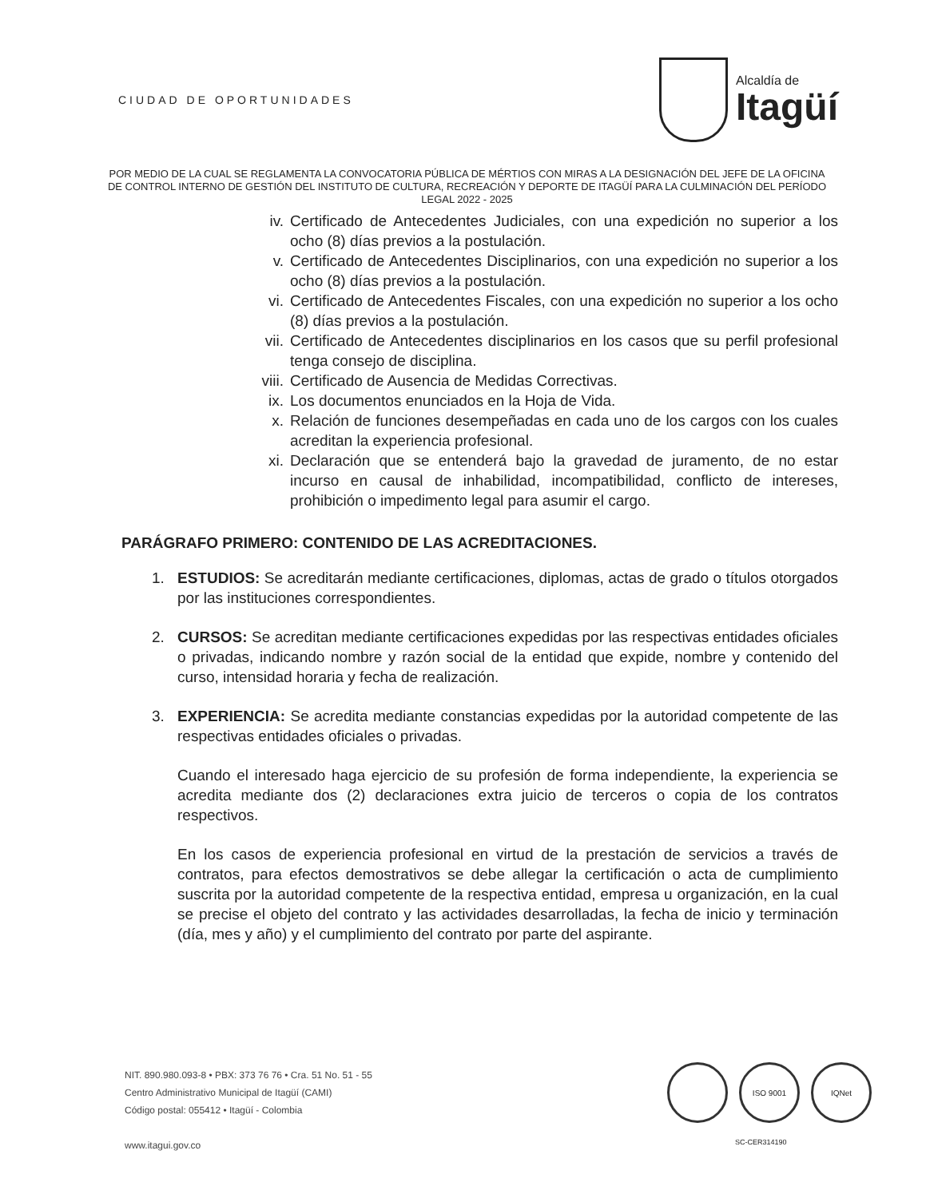CIUDAD DE OPORTUNIDADES
Alcaldía de
Itagüí
POR MEDIO DE LA CUAL SE REGLAMENTA LA CONVOCATORIA PÚBLICA DE MÉRTIOS CON MIRAS A LA DESIGNACIÓN DEL JEFE DE LA OFICINA DE CONTROL INTERNO DE GESTIÓN DEL INSTITUTO DE CULTURA, RECREACIÓN Y DEPORTE DE ITAGÜÍ PARA LA CULMINACIÓN DEL PERÍODO LEGAL 2022 - 2025
iv. Certificado de Antecedentes Judiciales, con una expedición no superior a los ocho (8) días previos a la postulación.
v. Certificado de Antecedentes Disciplinarios, con una expedición no superior a los ocho (8) días previos a la postulación.
vi. Certificado de Antecedentes Fiscales, con una expedición no superior a los ocho (8) días previos a la postulación.
vii. Certificado de Antecedentes disciplinarios en los casos que su perfil profesional tenga consejo de disciplina.
viii. Certificado de Ausencia de Medidas Correctivas.
ix. Los documentos enunciados en la Hoja de Vida.
x. Relación de funciones desempeñadas en cada uno de los cargos con los cuales acreditan la experiencia profesional.
xi. Declaración que se entenderá bajo la gravedad de juramento, de no estar incurso en causal de inhabilidad, incompatibilidad, conflicto de intereses, prohibición o impedimento legal para asumir el cargo.
PARÁGRAFO PRIMERO: CONTENIDO DE LAS ACREDITACIONES.
1. ESTUDIOS: Se acreditarán mediante certificaciones, diplomas, actas de grado o títulos otorgados por las instituciones correspondientes.
2. CURSOS: Se acreditan mediante certificaciones expedidas por las respectivas entidades oficiales o privadas, indicando nombre y razón social de la entidad que expide, nombre y contenido del curso, intensidad horaria y fecha de realización.
3. EXPERIENCIA: Se acredita mediante constancias expedidas por la autoridad competente de las respectivas entidades oficiales o privadas.
Cuando el interesado haga ejercicio de su profesión de forma independiente, la experiencia se acredita mediante dos (2) declaraciones extra juicio de terceros o copia de los contratos respectivos.
En los casos de experiencia profesional en virtud de la prestación de servicios a través de contratos, para efectos demostrativos se debe allegar la certificación o acta de cumplimiento suscrita por la autoridad competente de la respectiva entidad, empresa u organización, en la cual se precise el objeto del contrato y las actividades desarrolladas, la fecha de inicio y terminación (día, mes y año) y el cumplimiento del contrato por parte del aspirante.
NIT. 890.980.093-8 • PBX: 373 76 76 • Cra. 51 No. 51 - 55
Centro Administrativo Municipal de Itagüí (CAMI)
Código postal: 055412 • Itagüí - Colombia
www.itagui.gov.co
ISO 9001 IQNet
SC-CER314190